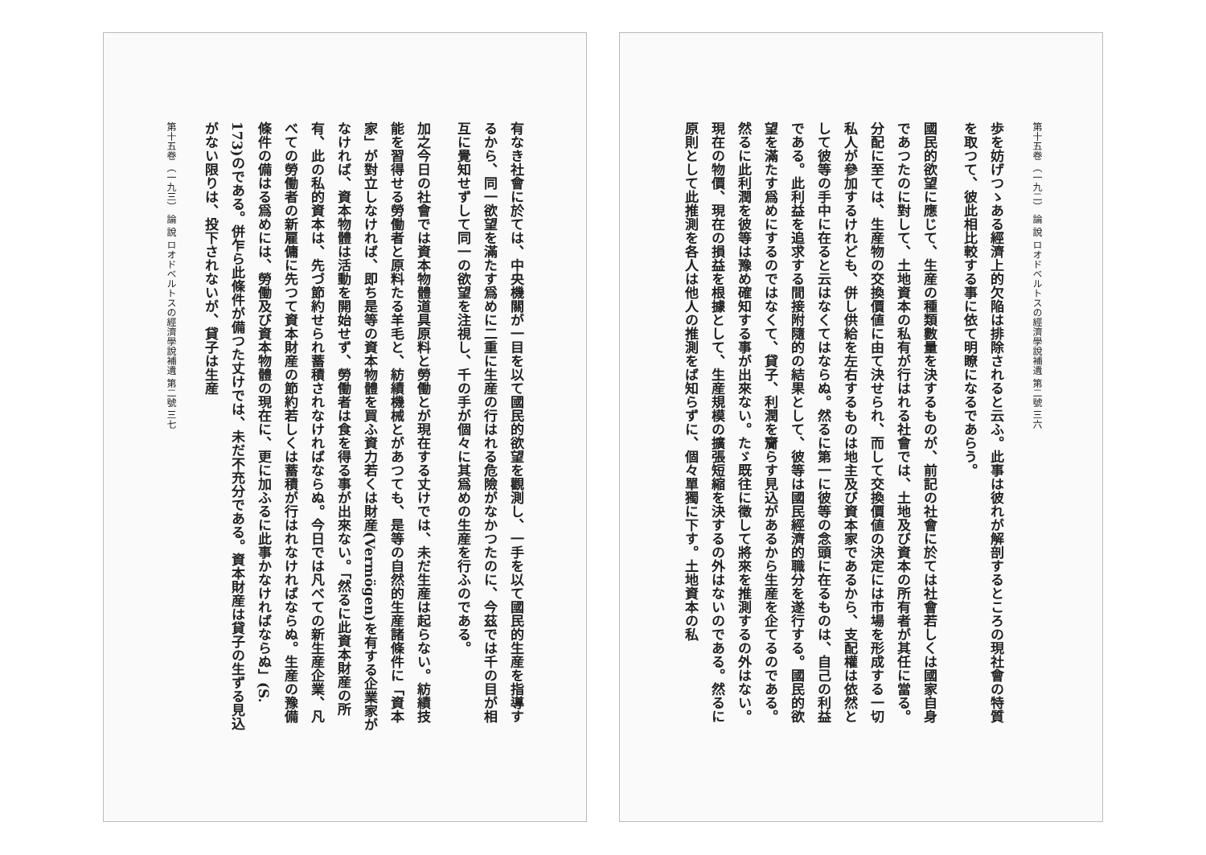第十五卷 （一九二） 論 說 ロオドベルトスの經濟學說補遺 第二號 三六
歩を妨げつゝある經濟上的欠陥は排除されると云ふ。此事は彼れが解剖するところの現社會の特質を取つて、彼此相比較する事に依て明瞭になるであらう。
國民的欲望に應じて、生産の種類數量を決するものが、前記の社會に於ては社會若しくは國家自身であつたのに對して、土地資本の私有が行はれる社會では、土地及び資本の所有者が其任に當る。分配に至ては、生産物の交換價値に由て決せられ、而して交換價値の決定には市場を形成する一切私人が參加するけれども、併し供給を左右するものは地主及び資本家であるから、支配權は依然として彼等の手中に在ると云はなくてはならぬ。然るに第一に彼等の念頭に在るものは、自己の利益である。此利益を追求する間接附隨的の結果として、彼等は國民經濟的職分を遂行する。國民的欲望を滿たす爲めにするのではなくて、貸子、利潤を齎らす見込があるから生産を企てるのである。然るに此利潤を彼等は豫め確知する事が出來ない。たゞ既往に徵して將來を推測するの外はない。現在の物價、現在の損益を根據として、生産規模の擴張短縮を決するの外はないのである。然るに原則として此推測を各人は他人の推測をば知らずに、個々單獨に下す。土地資本の私
有なき社會に於ては、中央機關が一目を以て國民的欲望を觀測し、一手を以て國民的生産を指導するから、同一欲望を滿たす爲めに二重に生産の行はれる危險がなかつたのに、今茲では千の目が相互に覺知せずして同一の欲望を注視し、千の手が個々に其爲めの生産を行ふのである。
加之今日の社會では資本物體道具原料と勞働とが現在する丈けでは、未だ生産は起らない。紡績技能を習得せる勞働者と原料たる羊毛と、紡績機械とがあつても、是等の自然的生産諸條件に「資本家」が對立しなければ、即ち是等の資本物體を買ふ資力若くは財産(Vermögen)を有する企業家がなければ、資本物體は活動を開始せず、勞働者は食を得る事が出來ない。「然るに此資本財産の所有、此の私的資本は、先づ節約せられ蓄積されなければならぬ。今日では凡べての新生産企業、凡べての勞働者の新雇傭に先つて資本財産の節約若しくは蓄積が行はれなければならぬ。生産の豫備條件の備はる爲めには、勞働及び資本物體の現在に、更に加ふるに此事かなければならぬ」(S. 173)のである。併乍ら此條件が備つた丈けでは、未だ不充分である。資本財産は貸子の生ずる見込がない限りは、投下されないが、貸子は生産
第十五卷 （一九三） 論 說 ロオドベルトスの經濟學說補遺 第二號 三七